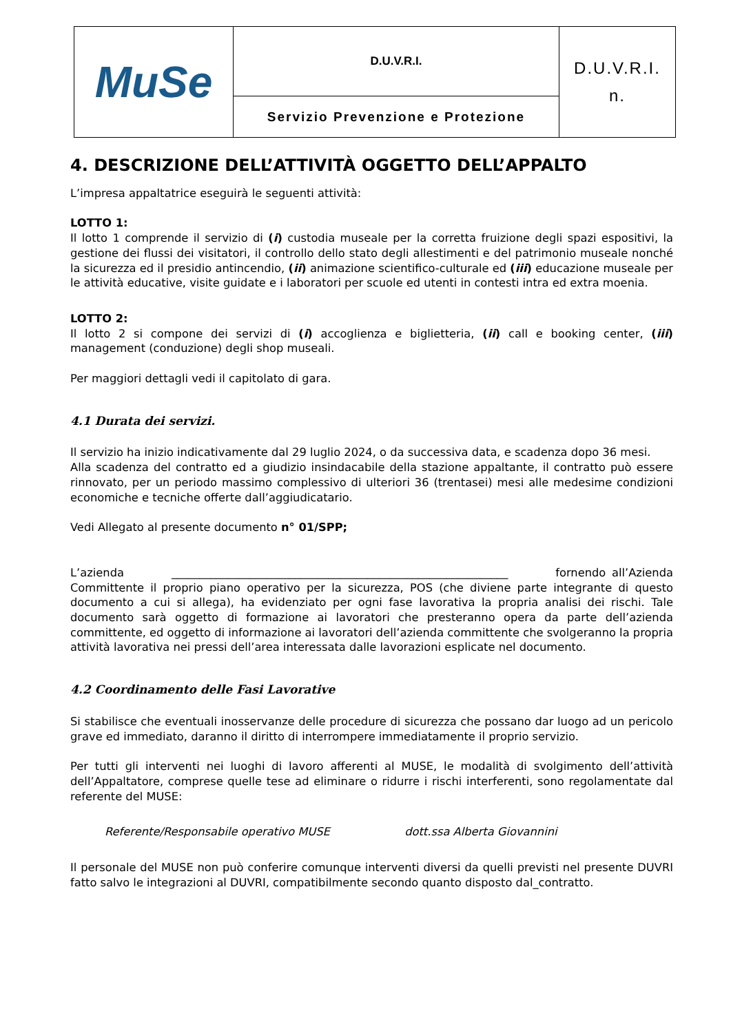| MuSe | D.U.V.R.I. | D.U.V.R.I. n. |
| | Servizio Prevenzione e Protezione | |
4. DESCRIZIONE DELL’ATTIVITÀ OGGETTO DELL’APPALTO
L’impresa appaltatrice eseguirà le seguenti attività:
LOTTO 1:
Il lotto 1 comprende il servizio di (i) custodia museale per la corretta fruizione degli spazi espositivi, la gestione dei flussi dei visitatori, il controllo dello stato degli allestimenti e del patrimonio museale nonché la sicurezza ed il presidio antincendio, (ii) animazione scientifico-culturale ed (iii) educazione museale per le attività educative, visite guidate e i laboratori per scuole ed utenti in contesti intra ed extra moenia.
LOTTO 2:
Il lotto 2 si compone dei servizi di (i) accoglienza e biglietteria, (ii) call e booking center, (iii) management (conduzione) degli shop museali.
Per maggiori dettagli vedi il capitolato di gara.
4.1 Durata dei servizi.
Il servizio ha inizio indicativamente dal 29 luglio 2024, o da successiva data, e scadenza dopo 36 mesi.
Alla scadenza del contratto ed a giudizio insindacabile della stazione appaltante, il contratto può essere rinnovato, per un periodo massimo complessivo di ulteriori 36 (trentasei) mesi alle medesime condizioni economiche e tecniche offerte dall’aggiudicatario.
Vedi Allegato al presente documento n° 01/SPP;
L’azienda ____________________________________________________________ fornendo all’Azienda Committente il proprio piano operativo per la sicurezza, POS (che diviene parte integrante di questo documento a cui si allega), ha evidenziato per ogni fase lavorativa la propria analisi dei rischi. Tale documento sarà oggetto di formazione ai lavoratori che presteranno opera da parte dell’azienda committente, ed oggetto di informazione ai lavoratori dell’azienda committente che svolgeranno la propria attività lavorativa nei pressi dell’area interessata dalle lavorazioni esplicate nel documento.
4.2 Coordinamento delle Fasi Lavorative
Si stabilisce che eventuali inosservanze delle procedure di sicurezza che possano dar luogo ad un pericolo grave ed immediato, daranno il diritto di interrompere immediatamente il proprio servizio.
Per tutti gli interventi nei luoghi di lavoro afferenti al MUSE, le modalità di svolgimento dell’attività dell’Appaltatore, comprese quelle tese ad eliminare o ridurre i rischi interferenti, sono regolamentate dal referente del MUSE:
Referente/Responsabile operativo MUSE dott.ssa Alberta Giovannini
Il personale del MUSE non può conferire comunque interventi diversi da quelli previsti nel presente DUVRI fatto salvo le integrazioni al DUVRI, compatibilmente secondo quanto disposto dal_contratto.